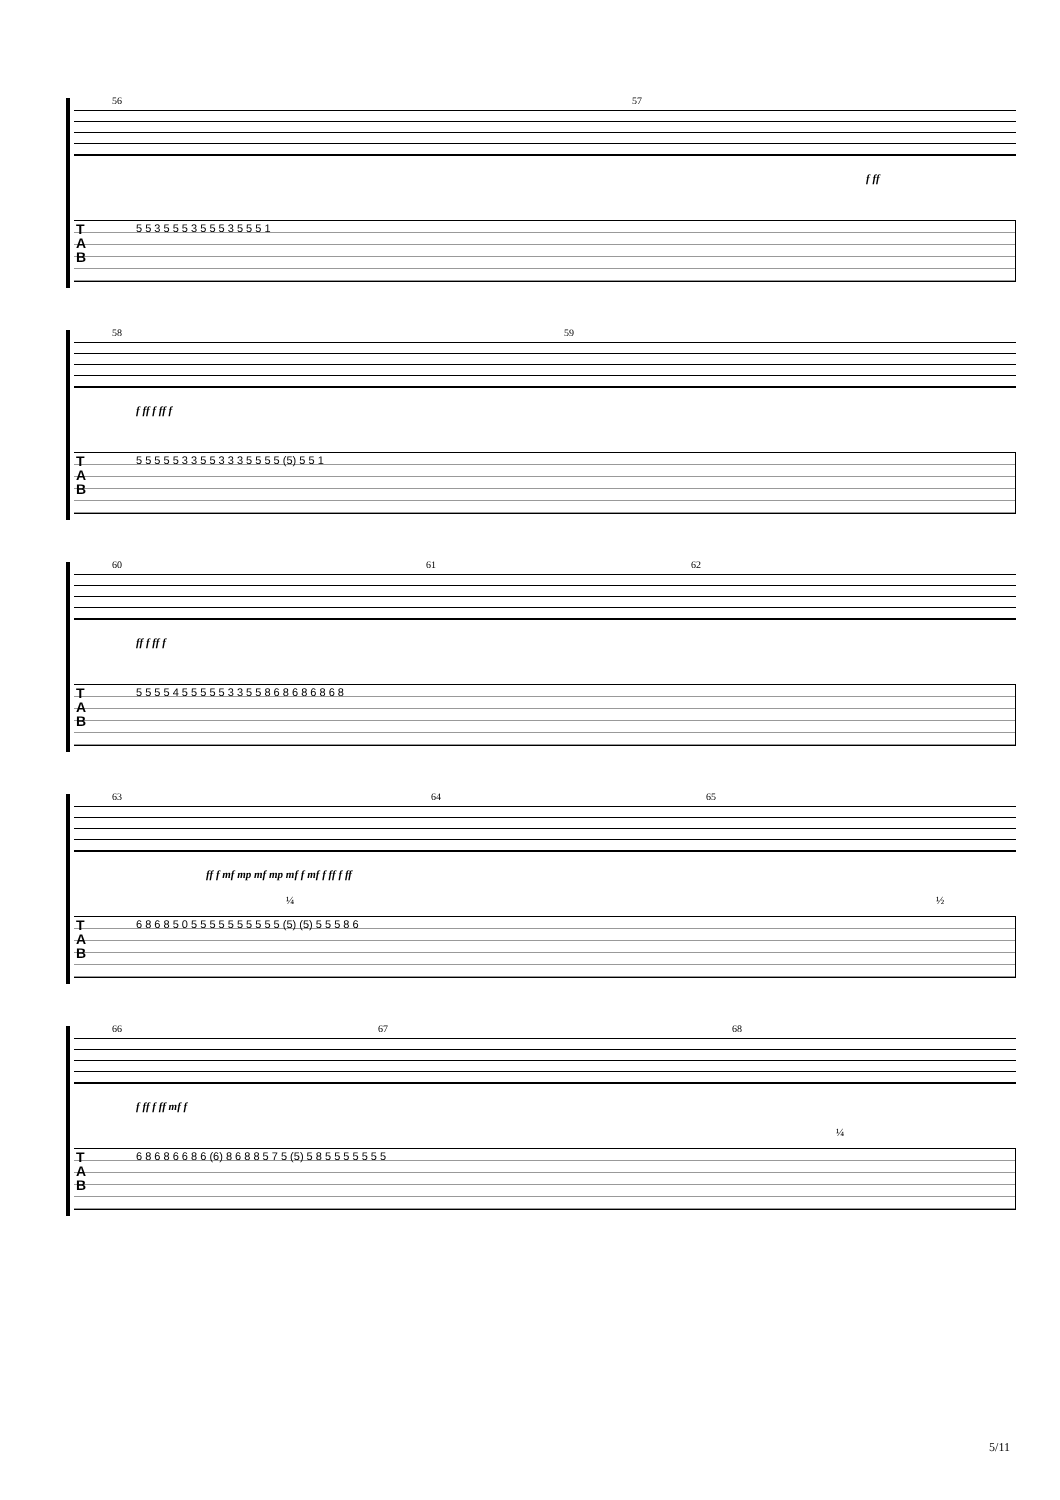T
A
B
56 57
f ff
5 5 3 5 5 5 3 5 5 5 3 5 5 5 1
T
A
B
58 59
f ff f ff f
5 5 5 5 5 3 3 5 5 3 3 3 5 5 5 5 (5) 5 5 1
T
A
B
60 61 62
ff f ff f
5 5 5 5 4 5 5 5 5 5 3 3 5 5 8 6 8 6 8 6 8 6 8
T
A
B
63 64 65
ff f mf mp mf mp mf f mf f ff f ff
¼ ½
6 8 6 8 5 0 5 5 5 5 5 5 5 5 5 5 (5) (5) 5 5 5 8 6
T
A
B
66 67 68
f ff f ff mf f
¼
6 8 6 8 6 6 8 6 (6) 8 6 8 8 5 7 5 (5) 5 8 5 5 5 5 5 5 5
5/11